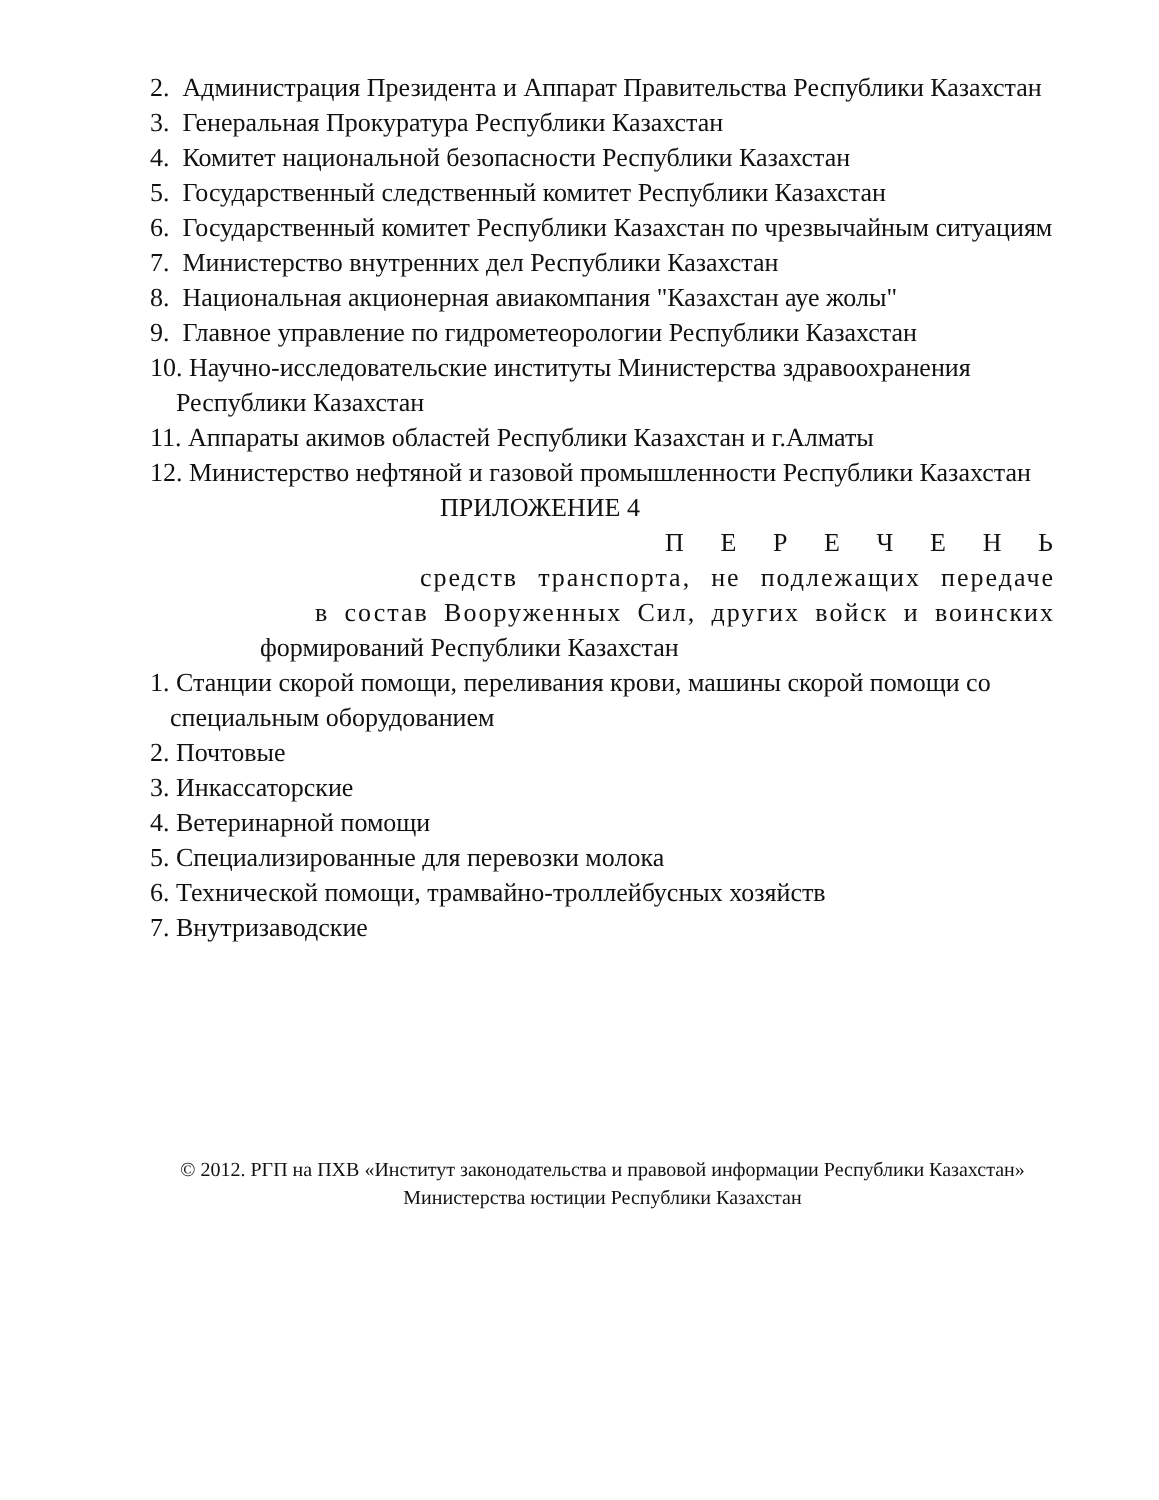2. Администрация Президента и Аппарат Правительства Республики Казахстан
3. Генеральная Прокуратура Республики Казахстан
4. Комитет национальной безопасности Республики Казахстан
5. Государственный следственный комитет Республики Казахстан
6. Государственный комитет Республики Казахстан по чрезвычайным ситуациям
7. Министерство внутренних дел Республики Казахстан
8. Национальная акционерная авиакомпания "Казахстан ауе жолы"
9. Главное управление по гидрометеорологии Республики Казахстан
10. Научно-исследовательские институты Министерства здравоохранения Республики Казахстан
11. Аппараты акимов областей Республики Казахстан и г.Алматы
12. Министерство нефтяной и газовой промышленности Республики Казахстан
ПРИЛОЖЕНИЕ 4
П Е Р Е Ч Е Н Ь
средств транспорта, не подлежащих передаче
в состав Вооруженных Сил, других войск и воинских
формирований Республики Казахстан
1. Станции скорой помощи, переливания крови, машины скорой помощи со специальным оборудованием
2. Почтовые
3. Инкассаторские
4. Ветеринарной помощи
5. Специализированные для перевозки молока
6. Технической помощи, трамвайно-троллейбусных хозяйств
7. Внутризаводские
© 2012. РГП на ПХВ «Институт законодательства и правовой информации Республики Казахстан»
Министерства юстиции Республики Казахстан